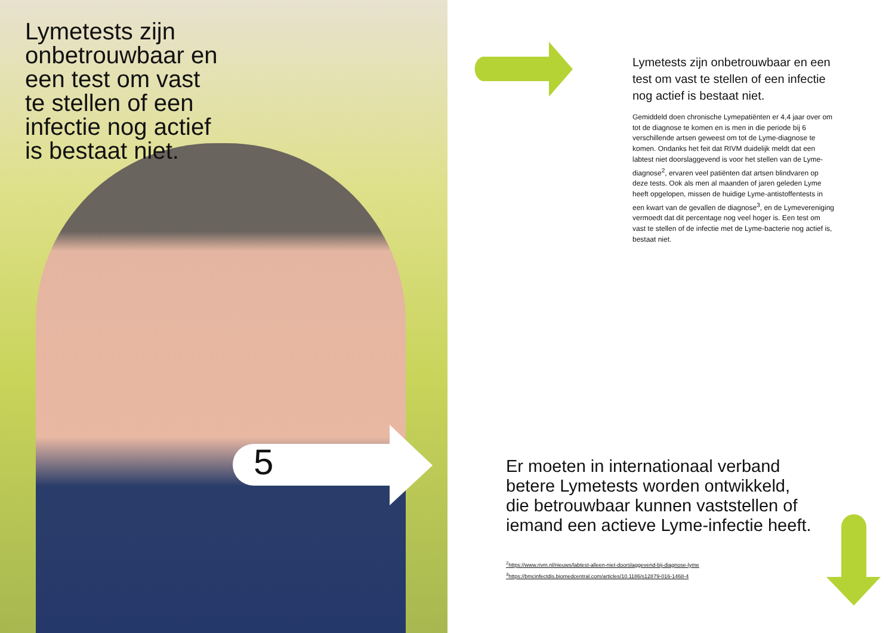Lymetests zijn onbetrouwbaar en een test om vast te stellen of een infectie nog actief is bestaat niet.
5
Lymetests zijn onbetrouwbaar en een test om vast te stellen of een infectie nog actief is bestaat niet.
Gemiddeld doen chronische Lymepatiënten er 4,4 jaar over om tot de diagnose te komen en is men in die periode bij 6 verschillende artsen geweest om tot de Lyme-diagnose te komen. Ondanks het feit dat RIVM duidelijk meldt dat een labtest niet doorslaggevend is voor het stellen van de Lyme-diagnose<sup>2</sup>, ervaren veel patiënten dat artsen blindvaren op deze tests. Ook als men al maanden of jaren geleden Lyme heeft opgelopen, missen de huidige Lyme-antistoffentests in een kwart van de gevallen de diagnose<sup>3</sup>, en de Lymevereniging vermoedt dat dit percentage nog veel hoger is. Een test om vast te stellen of de infectie met de Lyme-bacterie nog actief is, bestaat niet.
Er moeten in internationaal verband betere Lymetests worden ontwikkeld, die betrouwbaar kunnen vaststellen of iemand een actieve Lyme-infectie heeft.
<sup>2</sup> https://www.rivm.nl/nieuws/labtest-alleen-niet-doorslaggevend-bij-diagnose-lyme
<sup>3</sup> https://bmcinfectdis.biomedcentral.com/articles/10.1186/s12879-016-1468-4